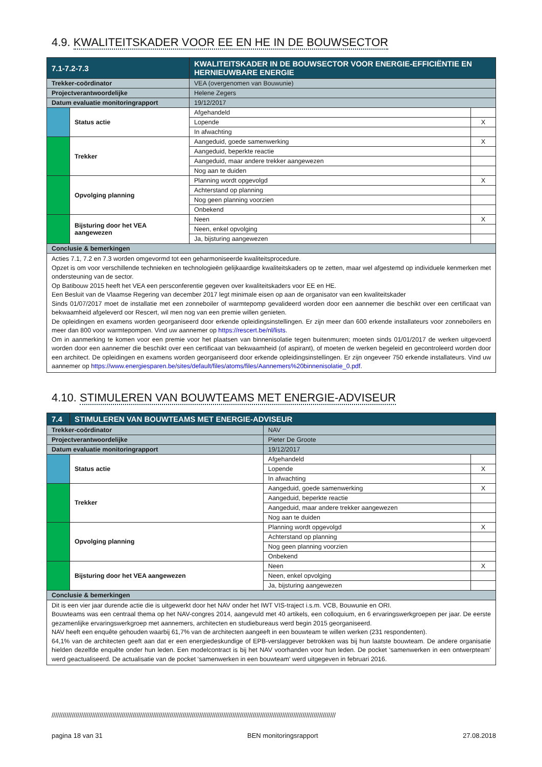4.9. KWALITEITSKADER VOOR EE EN HE IN DE BOUWSECTOR
| 7.1-7.2-7.3 | | KWALITEITSKADER IN DE BOUWSECTOR VOOR ENERGIE-EFFICIËNTIE EN HERNIEUWBARE ENERGIE | | |
| Trekker-coördinator | | VEA (overgenomen van Bouwunie) | | |
| Projectverantwoordelijke | | Helene Zegers | | |
| Datum evaluatie monitoringrapport | | 19/12/2017 | | |
| | Status actie | | Afgehandeld | |
| | | | Lopende | X |
| | | | In afwachting | |
| | Trekker | | Aangeduid, goede samenwerking | X |
| | | | Aangeduid, beperkte reactie | |
| | | | Aangeduid, maar andere trekker aangewezen | |
| | | | Nog aan te duiden | |
| | Opvolging planning | | Planning wordt opgevolgd | X |
| | | | Achterstand op planning | |
| | | | Nog geen planning voorzien | |
| | | | Onbekend | |
| | Bijsturing door het VEA aangewezen | | Neen | X |
| | | | Neen, enkel opvolging | |
| | | | Ja, bijsturing aangewezen | |
| Conclusie & bemerkingen | | | | |
| Acties 7.1, 7.2 en 7.3 worden omgevormd tot een geharmoniseerde kwaliteitsprocedure. Opzet is om voor verschillende technieken en technologieën gelijkaardige kwaliteitskaders op te zetten, maar wel afgestemd op individuele kenmerken met ondersteuning van de sector. Op Batibouw 2015 heeft het VEA een persconferentie gegeven over kwaliteitskaders voor EE en HE. Een Besluit van de Vlaamse Regering van december 2017 legt minimale eisen op aan de organisator van een kwaliteitskader Sinds 01/07/2017 moet de installatie met een zonneboiler of warmtepomp gevalideerd worden door een aannemer die beschikt over een certificaat van bekwaamheid afgeleverd oor Rescert, wil men nog van een premie willen genieten. De opleidingen en examens worden georganiseerd door erkende opleidingsinstellingen. Er zijn meer dan 600 erkende installateurs voor zonneboilers en meer dan 800 voor warmtepompen. Vind uw aannemer op https://rescert.be/nl/lists . Om in aanmerking te komen voor een premie voor het plaatsen van binnenisolatie tegen buitenmuren; moeten sinds 01/01/2017 de werken uitgevoerd worden door een aannemer die beschikt over een certificaat van bekwaamheid (of aspirant), of moeten de werken begeleid en gecontroleerd worden door een architect. De opleidingen en examens worden georganiseerd door erkende opleidingsinstellingen. Er zijn ongeveer 750 erkende installateurs. Vind uw aannemer op https://www.energiesparen.be/sites/default/files/atoms/files/Aannemers%20binnenisolatie_0.pdf . | | | | |
4.10. STIMULEREN VAN BOUWTEAMS MET ENERGIE-ADVISEUR
| 7.4 | STIMULEREN VAN BOUWTEAMS MET ENERGIE-ADVISEUR | | | |
| Trekker-coördinator | | NAV | | |
| Projectverantwoordelijke | | Pieter De Groote | | |
| Datum evaluatie monitoringrapport | | 19/12/2017 | | |
| | Status actie | | Afgehandeld | |
| | | | Lopende | X |
| | | | In afwachting | |
| | Trekker | | Aangeduid, goede samenwerking | X |
| | | | Aangeduid, beperkte reactie | |
| | | | Aangeduid, maar andere trekker aangewezen | |
| | | | Nog aan te duiden | |
| | Opvolging planning | | Planning wordt opgevolgd | X |
| | | | Achterstand op planning | |
| | | | Nog geen planning voorzien | |
| | | | Onbekend | |
| | Bijsturing door het VEA aangewezen | | Neen | X |
| | | | Neen, enkel opvolging | |
| | | | Ja, bijsturing aangewezen | |
| Conclusie & bemerkingen | | | | |
| Dit is een vier jaar durende actie die is uitgewerkt door het NAV onder het IWT VIS-traject i.s.m. VCB, Bouwunie en ORI. Bouwteams was een centraal thema op het NAV-congres 2014, aangevuld met 40 artikels, een colloquium, en 6 ervaringswerkgroepen per jaar. De eerste gezamenlijke ervaringswerkgroep met aannemers, architecten en studiebureaus werd begin 2015 georganiseerd. NAV heeft een enquête gehouden waarbij 61,7% van de architecten aangeeft in een bouwteam te willen werken (231 respondenten). 64,1% van de architecten geeft aan dat er een energiedeskundige of EPB-verslaggever betrokken was bij hun laatste bouwteam. De andere organisatie hielden dezelfde enquête onder hun leden. Een modelcontract is bij het NAV voorhanden voor hun leden. De pocket ‘samenwerken in een ontwerpteam’ werd geactualiseerd. De actualisatie van de pocket ‘samenwerken in een bouwteam’ werd uitgegeven in februari 2016. | | | | |
//////////////////////////////////////////////////////////////////////////////////////////////////////////////////////////////////////////////////////////
pagina 18 van 31 BEN monitoringsrapport 27.08.2018